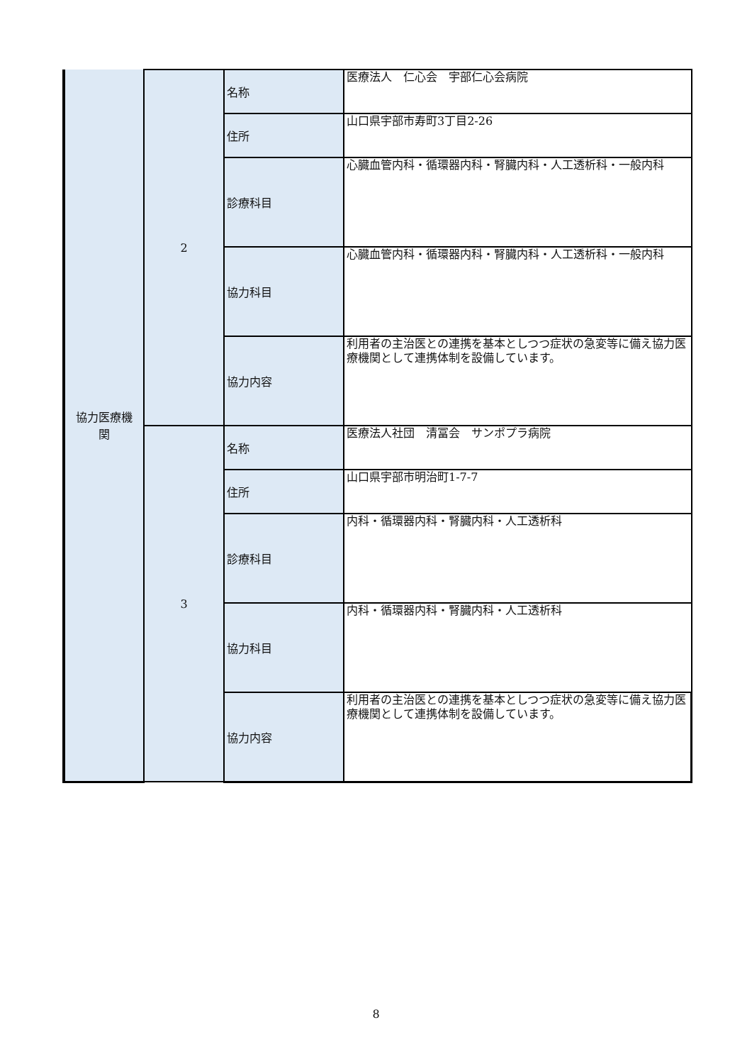| 協力医療機 関 | 2 | 名称 | 医療法人 仁心会 宇部仁心会病院 |
| | | 住所 | 山口県宇部市寿町3丁目2-26 |
| | | 診療科目 | 心臓血管内科・循環器内科・腎臓内科・人工透析科・一般内科 |
| | | 協力科目 | 心臓血管内科・循環器内科・腎臓内科・人工透析科・一般内科 |
| | | 協力内容 | 利用者の主治医との連携を基本としつつ症状の急変等に備え協力医療機関として連携体制を設備しています。 |
| | 3 | 名称 | 医療法人社団 清冨会 サンポプラ病院 |
| | | 住所 | 山口県宇部市明治町1-7-7 |
| | | 診療科目 | 内科・循環器内科・腎臓内科・人工透析科 |
| | | 協力科目 | 内科・循環器内科・腎臓内科・人工透析科 |
| | | 協力内容 | 利用者の主治医との連携を基本としつつ症状の急変等に備え協力医療機関として連携体制を設備しています。 |
8